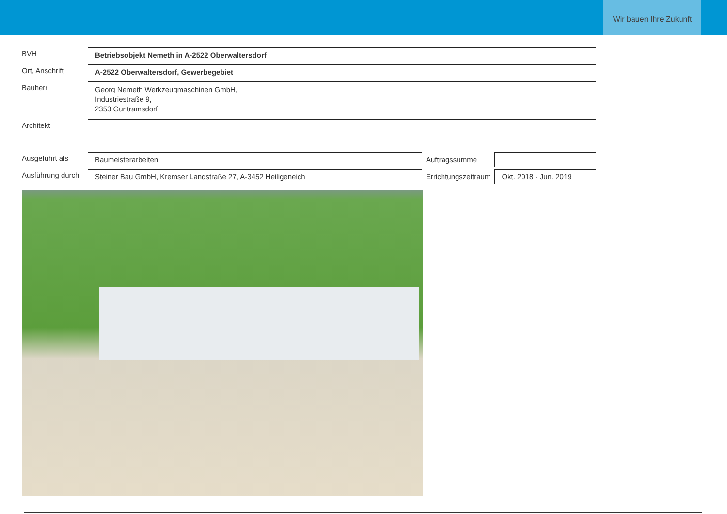Wir bauen Ihre Zukunft
| BVH | Betriebsobjekt Nemeth in A-2522 Oberwaltersdorf | | |
| Ort, Anschrift | A-2522 Oberwaltersdorf, Gewerbegebiet | | |
| Bauherr | Georg Nemeth Werkzeugmaschinen GmbH, Industriestraße 9, 2353 Guntramsdorf | | |
| Architekt | | | |
| Ausgeführt als | Baumeisterarbeiten | Auftragssumme | |
| Ausführung durch | Steiner Bau GmbH, Kremser Landstraße 27, A-3452 Heiligeneich | Errichtungszeitraum | Okt. 2018 - Jun. 2019 |